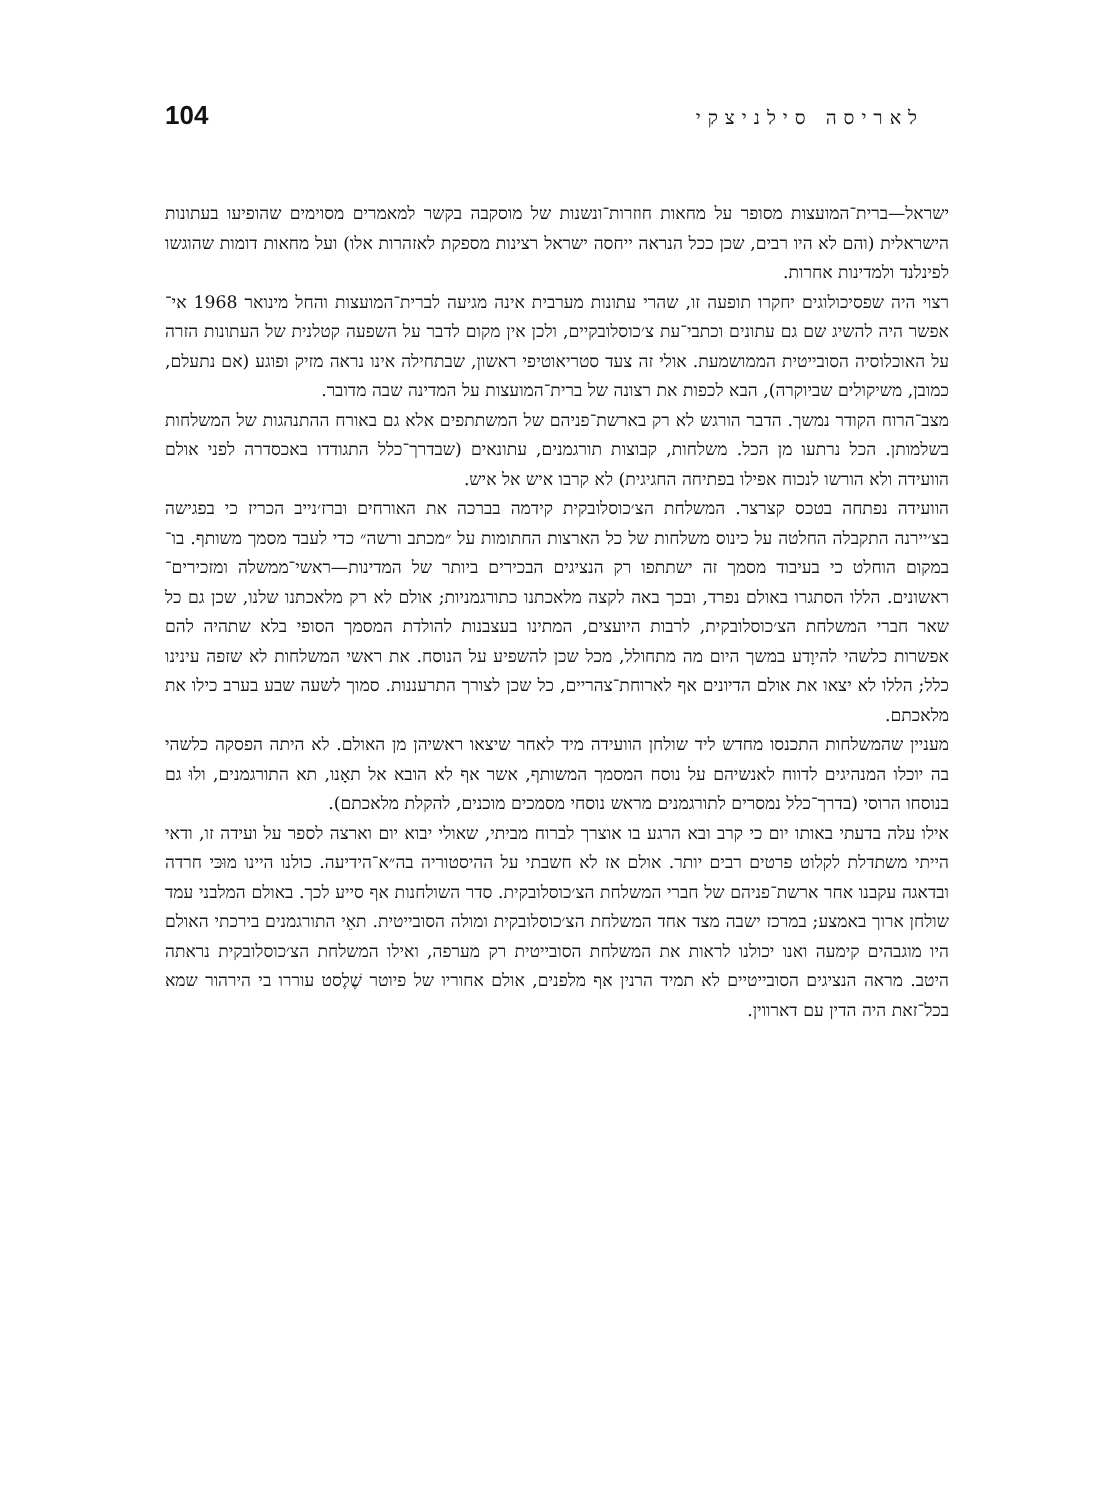לאריסה סילניצקי 104
ישראל—ברית־המועצות מסופר על מחאות חוזרות־ונשנות של מוסקבה בקשר למאמרים מסוימים שהופיעו בעתונות הישראלית (והם לא היו רבים, שכן ככל הנראה ייחסה ישראל רצינות מספקת לאזהרות אלו) ועל מחאות דומות שהוגשו לפינלנד ולמדינות אחרות.
רצוי היה שפסיכולוגים יחקרו תופעה זו, שהרי עתונות מערבית אינה מגיעה לברית־המועצות והחל מינואר 1968 אי־אפשר היה להשיג שם גם עתונים וכתבי־עת צ׳כוסלובקיים, ולכן אין מקום לדבר על השפעה קטלנית של העתונות הזרה על האוכלוסיה הסובייטית הממושמעת. אולי זה צעד סטריאוטיפי ראשון, שבתחילה אינו נראה מזיק ופוגע (אם נתעלם, כמובן, משיקולים שביוקרה), הבא לכפות את רצונה של ברית־המועצות על המדינה שבה מדובר.
מצב־הרוח הקודר נמשך. הדבר הורגש לא רק בארשת־פניהם של המשתתפים אלא גם באורח ההתנהגות של המשלחות בשלמותן. הכל נרתעו מן הכל. משלחות, קבוצות תורגמנים, עתונאים (שבדרך־כלל התגודדו באכסדרה לפני אולם הוועידה ולא הורשו לנכוח אפילו בפתיחה החגיגית) לא קרבו איש אל איש.
הוועידה נפתחה בטכס קצרצר. המשלחת הצ׳כוסלובקית קידמה בברכה את האורחים וברז׳נייב הכריז כי בפגישה בצ׳יירנה התקבלה החלטה על כינוס משלחות של כל הארצות החתומות על ״מכתב ורשה״ כדי לעבד מסמך משותף. בו־במקום הוחלט כי בעיבוד מסמך זה ישתתפו רק הנציגים הבכירים ביותר של המדינות—ראשי־ממשלה ומזכירים־ראשונים. הללו הסתגרו באולם נפרד, ובכך באה לקצה מלאכתנו כתורגמניות; אולם לא רק מלאכתנו שלנו, שכן גם כל שאר חברי המשלחת הצ׳כוסלובקית, לרבות היועצים, המתינו בעצבנות להולדת המסמך הסופי בלא שתהיה להם אפשרות כלשהי להיוָדע במשך היום מה מתחולל, מכל שכן להשפיע על הנוסח. את ראשי המשלחות לא שזפה עינינו כלל; הללו לא יצאו את אולם הדיונים אף לארוחת־צהריים, כל שכן לצורך התרעננות. סמוך לשעה שבע בערב כילו את מלאכתם.
מעניין שהמשלחות התכנסו מחדש ליד שולחן הוועידה מיד לאחר שיצאו ראשיהן מן האולם. לא היתה הפסקה כלשהי בה יוכלו המנהיגים לדווח לאנשיהם על נוסח המסמך המשותף, אשר אף לא הובא אל תאָנו, תא התורגמנים, ולוּ גם בנוסחו הרוסי (בדרך־כלל נמסרים לתורגמנים מראש נוסחי מסמכים מוכנים, להקלת מלאכתם).
אילו עלה בדעתי באותו יום כי קרב ובא הרגע בו אוצרך לברוח מביתי, שאולי יבוא יום וארצה לספר על ועידה זו, ודאי הייתי משתדלת לקלוט פרטים רבים יותר. אולם אז לא חשבתי על ההיסטוריה בה״א־הידיעה. כולנו היינו מוּכּי חרדה ובדאגה עקבנו אחר ארשת־פניהם של חברי המשלחת הצ׳כוסלובקית. סדר השולחנות אף סייע לכך. באולם המלבני עמד שולחן ארוך באמצע; במרכז ישבה מצד אחד המשלחת הצ׳כוסלובקית ומולה הסובייטית. תאֵי התורגמנים בירכתי האולם היו מוגבהים קימעה ואנו יכולנו לראות את המשלחת הסובייטית רק מערפה, ואילו המשלחת הצ׳כוסלובקית נראתה היטב. מראה הנציגים הסובייטיים לא תמיד הרנין אף מלפנים, אולם אחוריו של פיוטר שֶׁלֶסט עוררו בי הירהור שמא בכל־זאת היה הדין עם דארווין.